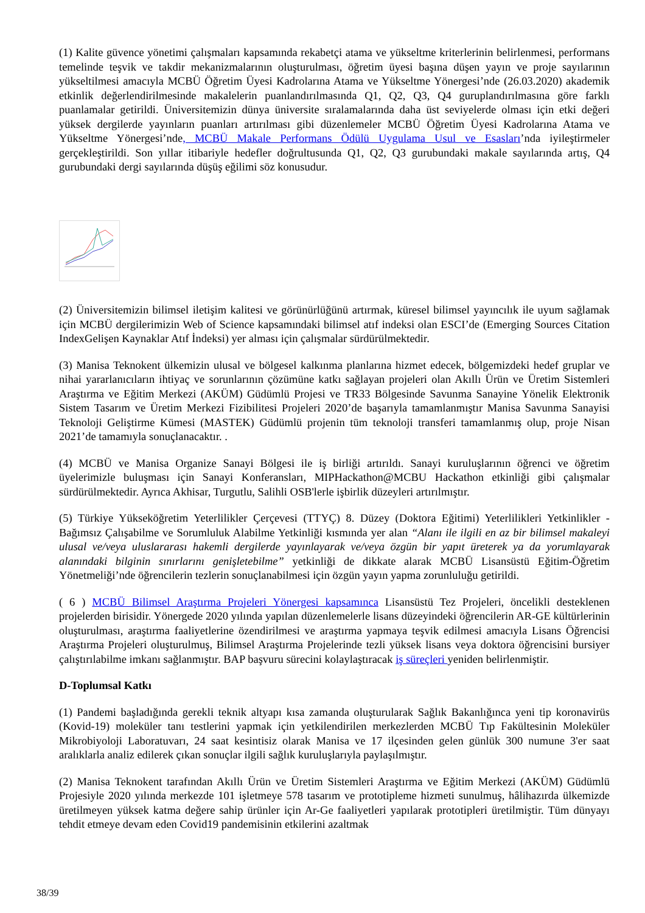(1) Kalite güvence yönetimi çalışmaları kapsamında rekabetçi atama ve yükseltme kriterlerinin belirlenmesi, performans temelinde teşvik ve takdir mekanizmalarının oluşturulması, öğretim üyesi başına düşen yayın ve proje sayılarının yükseltilmesi amacıyla MCBÜ Öğretim Üyesi Kadrolarına Atama ve Yükseltme Yönergesi’nde (26.03.2020) akademik etkinlik değerlendirilmesinde makalelerin puanlandırılmasında Q1, Q2, Q3, Q4 guruplandırılmasına göre farklı puanlamalar getirildi. Üniversitemizin dünya üniversite sıralamalarında daha üst seviyelerde olması için etki değeri yüksek dergilerde yayınların puanları artırılması gibi düzenlemeler MCBÜ Öğretim Üyesi Kadrolarına Atama ve Yükseltme Yönergesi’nde, MCBÜ Makale Performans Ödülü Uygulama Usul ve Esasları’nda iyileştirmeler gerçekleştirildi. Son yıllar itibariyle hedefler doğrultusunda Q1, Q2, Q3 gurubundaki makale sayılarında artış, Q4 gurubundaki dergi sayılarında düşüş eğilimi söz konusudur.
(2) Üniversitemizin bilimsel iletişim kalitesi ve görünürlüğünü artırmak, küresel bilimsel yayıncılık ile uyum sağlamak için MCBÜ dergilerimizin Web of Science kapsamındaki bilimsel atıf indeksi olan ESCI’de (Emerging Sources Citation IndexGelişen Kaynaklar Atıf İndeksi) yer alması için çalışmalar sürdürülmektedir.
(3) Manisa Teknokent ülkemizin ulusal ve bölgesel kalkınma planlarına hizmet edecek, bölgemizdeki hedef gruplar ve nihai yararlanıcıların ihtiyaç ve sorunlarının çözümüne katkı sağlayan projeleri olan Akıllı Ürün ve Üretim Sistemleri Araştırma ve Eğitim Merkezi (AKÜM) Güdümlü Projesi ve TR33 Bölgesinde Savunma Sanayine Yönelik Elektronik Sistem Tasarım ve Üretim Merkezi Fizibilitesi Projeleri 2020’de başarıyla tamamlanmıştır Manisa Savunma Sanayisi Teknoloji Geliştirme Kümesi (MASTEK) Güdümlü projenin tüm teknoloji transferi tamamlanmış olup, proje Nisan 2021’de tamamıyla sonuçlanacaktır. .
(4) MCBÜ ve Manisa Organize Sanayi Bölgesi ile iş birliği artırıldı. Sanayi kuruluşlarının öğrenci ve öğretim üyelerimizle buluşması için Sanayi Konferansları, MIPHackathon@MCBU Hackathon etkinliği gibi çalışmalar sürdürülmektedir. Ayrıca Akhisar, Turgutlu, Salihli OSB'lerle işbirlik düzeyleri artırılmıştır.
(5) Türkiye Yükseköğretim Yeterlilikler Çerçevesi (TTYÇ) 8. Düzey (Doktora Eğitimi) Yeterlilikleri Yetkinlikler -Bağımsız Çalışabilme ve Sorumluluk Alabilme Yetkinliği kısmında yer alan “Alanı ile ilgili en az bir bilimsel makaleyi ulusal ve/veya uluslararası hakemli dergilerde yayınlayarak ve/veya özgün bir yapıt üreterek ya da yorumlayarak alanındaki bilginin sınırlarını genişletebilme” yetkinliği de dikkate alarak MCBÜ Lisansüstü Eğitim-Öğretim Yönetmeliği’nde öğrencilerin tezlerin sonuçlanabilmesi için özgün yayın yapma zorunluluğu getirildi.
( 6 ) MCBÜ Bilimsel Araştırma Projeleri Yönergesi kapsamınca Lisansüstü Tez Projeleri, öncelikli desteklenen projelerden birisidir. Yönergede 2020 yılında yapılan düzenlemelerle lisans düzeyindeki öğrencilerin AR-GE kültürlerinin oluşturulması, araştırma faaliyetlerine özendirilmesi ve araştırma yapmaya teşvik edilmesi amacıyla Lisans Öğrencisi Araştırma Projeleri oluşturulmuş, Bilimsel Araştırma Projelerinde tezli yüksek lisans veya doktora öğrencisini bursiyer çalıştırılabilme imkanı sağlanmıştır. BAP başvuru sürecini kolaylaştıracak iş süreçleri yeniden belirlenmiştir.
D-Toplumsal Katkı
(1) Pandemi başladığında gerekli teknik altyapı kısa zamanda oluşturularak Sağlık Bakanlığınca yeni tip koronavirüs (Kovid-19) moleküler tanı testlerini yapmak için yetkilendirilen merkezlerden MCBÜ Tıp Fakültesinin Moleküler Mikrobiyoloji Laboratuvarı, 24 saat kesintisiz olarak Manisa ve 17 ilçesinden gelen günlük 300 numune 3'er saat aralıklarla analiz edilerek çıkan sonuçlar ilgili sağlık kuruluşlarıyla paylaşılmıştır.
(2) Manisa Teknokent tarafından Akıllı Ürün ve Üretim Sistemleri Araştırma ve Eğitim Merkezi (AKÜM) Güdümlü Projesiyle 2020 yılında merkezde 101 işletmeye 578 tasarım ve prototipleme hizmeti sunulmuş, hâlihazırda ülkemizde üretilmeyen yüksek katma değere sahip ürünler için Ar-Ge faaliyetleri yapılarak prototipleri üretilmiştir. Tüm dünyayı tehdit etmeye devam eden Covid19 pandemisinin etkilerini azaltmak
38/39